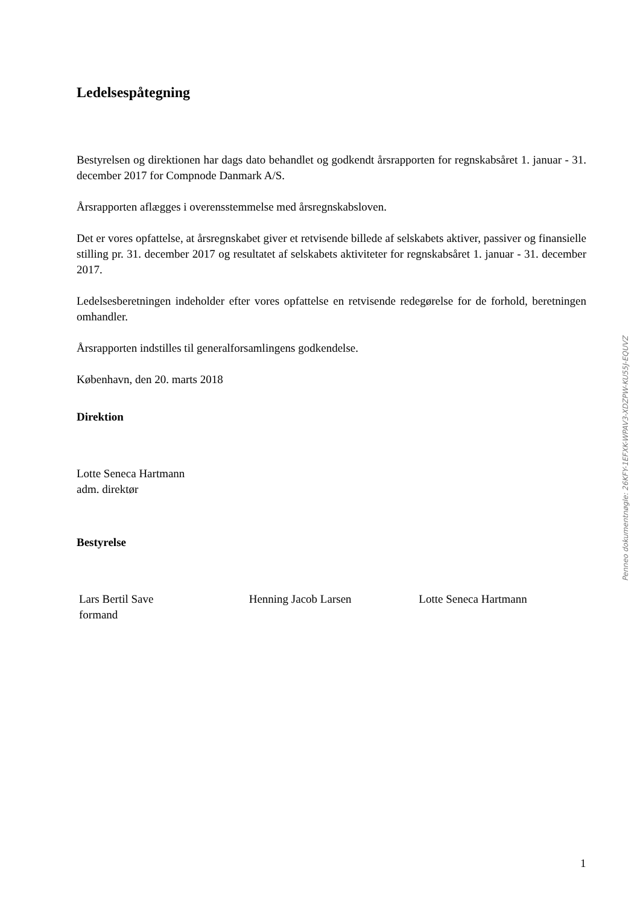Ledelsespåtegning
Bestyrelsen og direktionen har dags dato behandlet og godkendt årsrapporten for regnskabsåret 1. januar - 31. december 2017 for Compnode Danmark A/S.
Årsrapporten aflægges i overensstemmelse med årsregnskabsloven.
Det er vores opfattelse, at årsregnskabet giver et retvisende billede af selskabets aktiver, passiver og finansielle stilling pr. 31. december 2017 og resultatet af selskabets aktiviteter for regnskabsåret 1. januar - 31. december 2017.
Ledelsesberetningen indeholder efter vores opfattelse en retvisende redegørelse for de forhold, beretningen omhandler.
Årsrapporten indstilles til generalforsamlingens godkendelse.
København, den 20. marts 2018
Direktion
Lotte Seneca Hartmann
adm. direktør
Bestyrelse
Lars Bertil Save
formand
Henning Jacob Larsen Lotte Seneca Hartmann
Penneo dokumentnøgle: 26KFY-1EFXK-WPAV3-XDZPW-KU55J-EQUVZ
1